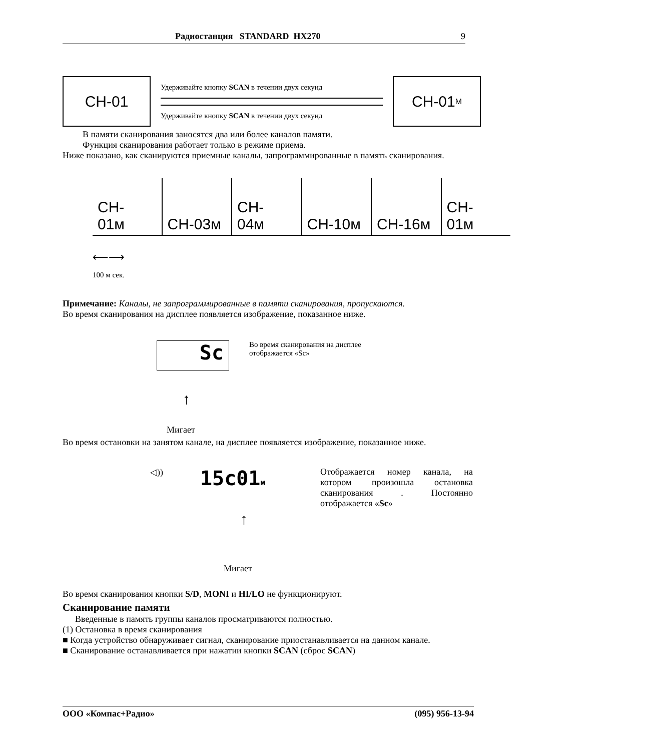Радиостанция STANDARD HX270 9
CH-01
Удерживайте кнопку SCAN в течении двух секунд
Удерживайте кнопку SCAN в течении двух секунд
CH-01<sup>M</sup>
В памяти сканирования заносятся два или более каналов памяти.
Функция сканирования работает только в режиме приема.
Ниже показано, как сканируются приемные каналы, запрограммированные в память сканирования.
| CH- 01м | CH-03м | CH- 04м | CH-10м | CH-16м | CH- 01м |
⟵⟶
100 м сек.
Примечание: Каналы, не запрограммированные в памяти сканирования, пропускаются.
Во время сканирования на дисплее появляется изображение, показанное ниже.
Sc
Во время сканирования на дисплее
отображается «Sc»
↑
Мигает
Во время остановки на занятом канале, на дисплее появляется изображение, показанное ниже.
◁))
15c01м Отображается номер канала, на котором произошла остановка сканирования . Постоянно отображается «Sc»
↑
Мигает
Во время сканирования кнопки S/D, MONI и HI/LO не функционируют.
Сканирование памяти
Введенные в память группы каналов просматриваются полностью.
(1) Остановка в время сканирования
■ Когда устройство обнаруживает сигнал, сканирование приостанавливается на данном канале.
■ Сканирование останавливается при нажатии кнопки SCAN (сброс SCAN)
ООО «Компас+Радио» (095) 956-13-94